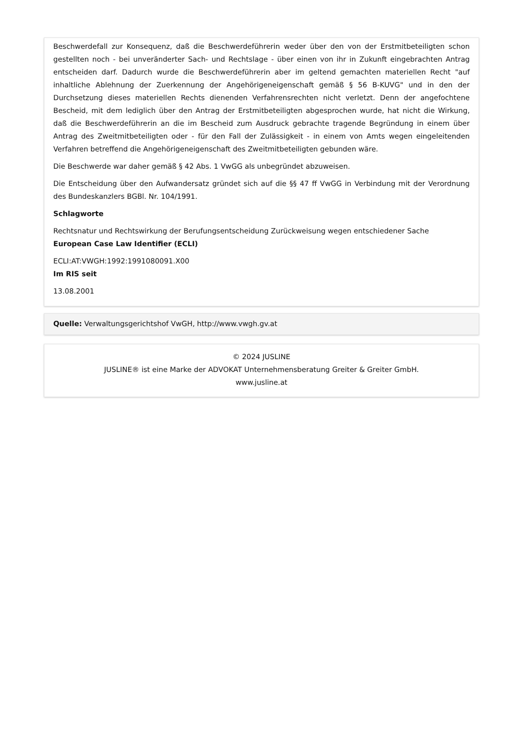Beschwerdefall zur Konsequenz, daß die Beschwerdeführerin weder über den von der Erstmitbeteiligten schon gestellten noch - bei unveränderter Sach- und Rechtslage - über einen von ihr in Zukunft eingebrachten Antrag entscheiden darf. Dadurch wurde die Beschwerdeführerin aber im geltend gemachten materiellen Recht "auf inhaltliche Ablehnung der Zuerkennung der Angehörigeneigenschaft gemäß § 56 B-KUVG" und in den der Durchsetzung dieses materiellen Rechts dienenden Verfahrensrechten nicht verletzt. Denn der angefochtene Bescheid, mit dem lediglich über den Antrag der Erstmitbeteiligten abgesprochen wurde, hat nicht die Wirkung, daß die Beschwerdeführerin an die im Bescheid zum Ausdruck gebrachte tragende Begründung in einem über Antrag des Zweitmitbeteiligten oder - für den Fall der Zulässigkeit - in einem von Amts wegen eingeleitenden Verfahren betreffend die Angehörigeneigenschaft des Zweitmitbeteiligten gebunden wäre.
Die Beschwerde war daher gemäß § 42 Abs. 1 VwGG als unbegründet abzuweisen.
Die Entscheidung über den Aufwandersatz gründet sich auf die §§ 47 ff VwGG in Verbindung mit der Verordnung des Bundeskanzlers BGBl. Nr. 104/1991.
Schlagworte
Rechtsnatur und Rechtswirkung der Berufungsentscheidung Zurückweisung wegen entschiedener Sache
European Case Law Identifier (ECLI)
ECLI:AT:VWGH:1992:1991080091.X00
Im RIS seit
13.08.2001
Quelle: Verwaltungsgerichtshof VwGH, http://www.vwgh.gv.at
© 2024 JUSLINE
JUSLINE® ist eine Marke der ADVOKAT Unternehmensberatung Greiter & Greiter GmbH.
www.jusline.at